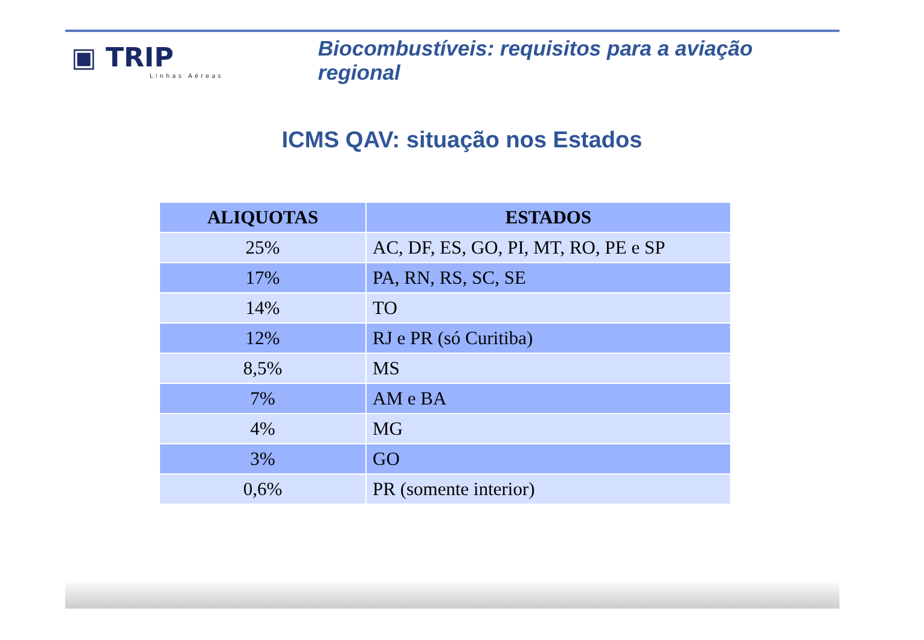▣ TRIP
Linhas Aéreas
Biocombustíveis: requisitos para a aviação regional
ICMS QAV: situação nos Estados
| ALIQUOTAS | ESTADOS |
| --- | --- |
| 25% | AC, DF, ES, GO, PI, MT, RO, PE e SP |
| 17% | PA, RN, RS, SC, SE |
| 14% | TO |
| 12% | RJ e PR (só Curitiba) |
| 8,5% | MS |
| 7% | AM e BA |
| 4% | MG |
| 3% | GO |
| 0,6% | PR (somente interior) |